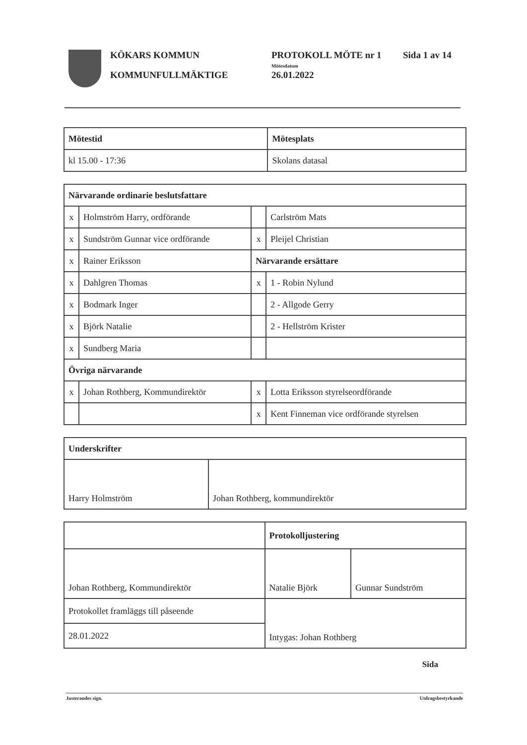KÖKARS KOMMUN
KOMMUNFULLMÄKTIGE
PROTOKOLL MÖTE nr 1
Mötesdatum
26.01.2022
Sida 1 av 14
| Mötestid | Mötesplats |
| --- | --- |
| kl 15.00 - 17:36 | Skolans datasal |
| Närvarande ordinarie beslutsfattare | | | |
| --- | --- | --- | --- |
| x | Holmström Harry, ordförande | | Carlström Mats |
| x | Sundström Gunnar vice ordförande | x | Pleijel Christian |
| x | Rainer Eriksson | Närvarande ersättare | |
| x | Dahlgren Thomas | x | 1 - Robin Nylund |
| x | Bodmark Inger | | 2 - Allgode Gerry |
| x | Björk Natalie | | 2 - Hellström Krister |
| x | Sundberg Maria | | |
| Övriga närvarande | | | |
| x | Johan Rothberg, Kommundirektör | x | Lotta Eriksson styrelseordförande |
| | | x | Kent Finneman vice ordförande styrelsen |
| Underskrifter | |
| --- | --- |
| Harry Holmström | Johan Rothberg, kommundirektör |
| | Protokolljustering | |
| Johan Rothberg, Kommundirektör | Natalie Björk | Gunnar Sundström |
| Protokollet framläggs till påseende | Intygas: Johan Rothberg | |
| 28.01.2022 | | |
Sida
Justerandes sign. Utdragsbestyrkande